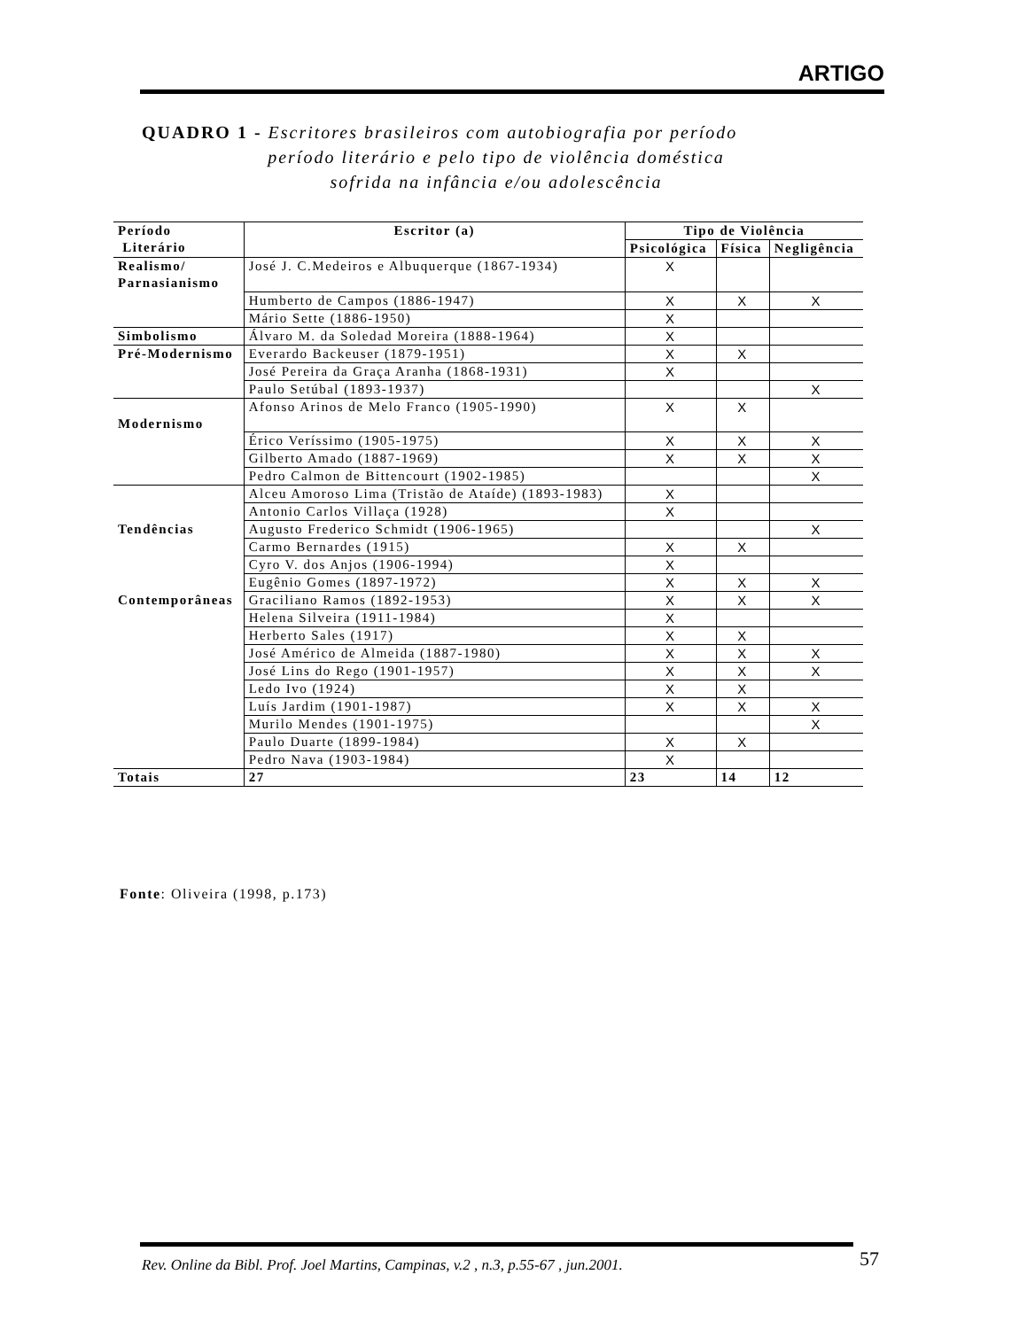ARTIGO
QUADRO 1 - Escritores brasileiros com autobiografia por período
período literário e pelo tipo de violência doméstica
sofrida na infância e/ou adolescência
| Período Literário | Escritor (a) | Tipo de Violência | | |
| --- | --- | --- | --- | --- |
| | | Psicológica | Física | Negligência |
| Realismo/ Parnasianismo | José J. C.Medeiros e Albuquerque (1867-1934) | X | | |
| | Humberto de Campos (1886-1947) | X | X | X |
| | Mário Sette (1886-1950) | X | | |
| Simbolismo | Álvaro M. da Soledad Moreira (1888-1964) | X | | |
| Pré-Modernismo | Everardo Backeuser (1879-1951) | X | X | |
| | José Pereira da Graça Aranha (1868-1931) | X | | |
| | Paulo Setúbal (1893-1937) | | | X |
| Modernismo | Afonso Arinos de Melo Franco (1905-1990) | X | X | |
| | Érico Veríssimo (1905-1975) | X | X | X |
| | Gilberto Amado (1887-1969) | X | X | X |
| | Pedro Calmon de Bittencourt (1902-1985) | | | X |
| | Alceu Amoroso Lima (Tristão de Ataíde) (1893-1983) | X | | |
| | Antonio Carlos Villaça (1928) | X | | |
| Tendências | Augusto Frederico Schmidt (1906-1965) | | | X |
| | Carmo Bernardes (1915) | X | X | |
| | Cyro V. dos Anjos (1906-1994) | X | | |
| | Eugênio Gomes (1897-1972) | X | X | X |
| Contemporâneas | Graciliano Ramos (1892-1953) | X | X | X |
| | Helena Silveira (1911-1984) | X | | |
| | Herberto Sales (1917) | X | X | |
| | José Américo de Almeida (1887-1980) | X | X | X |
| | José Lins do Rego (1901-1957) | X | X | X |
| | Ledo Ivo (1924) | X | X | |
| | Luís Jardim (1901-1987) | X | X | X |
| | Murilo Mendes (1901-1975) | | | X |
| | Paulo Duarte (1899-1984) | X | X | |
| | Pedro Nava (1903-1984) | X | | |
| Totais | 27 | 23 | 14 | 12 |
Fonte: Oliveira (1998, p.173)
Rev. Online da Bibl. Prof. Joel Martins, Campinas, v.2 , n.3, p.55-67 , jun.2001.
57